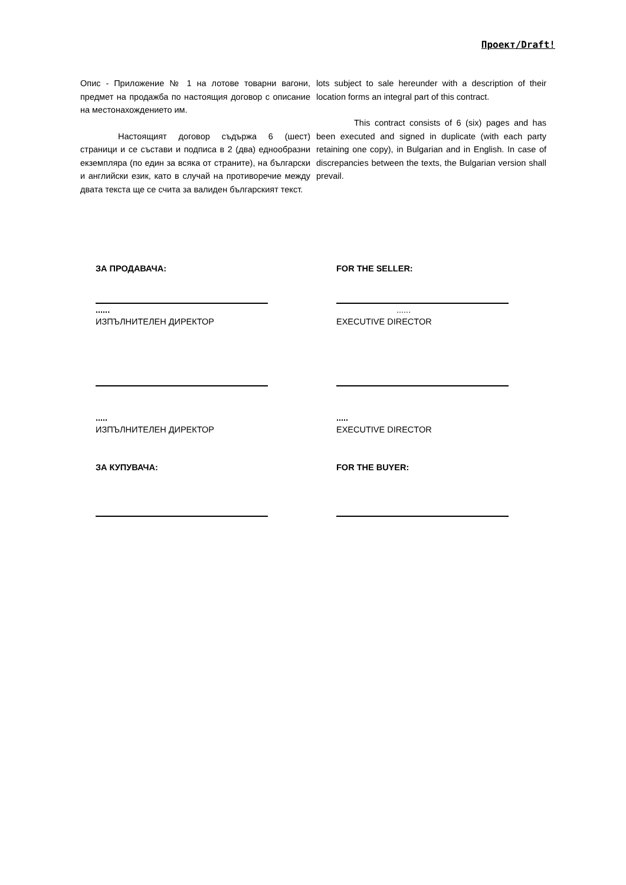Проект/Draft!
Опис - Приложение № 1 на лотове товарни вагони, предмет на продажба по настоящия договор с описание на местонахождението им.
Настоящият договор съдържа 6 (шест) страници и се състави и подписа в 2 (два) еднообразни екземпляра (по един за всяка от страните), на български и английски език, като в случай на противоречие между двата текста ще се счита за валиден българският текст.
lots subject to sale hereunder with a description of their location forms an integral part of this contract.
This contract consists of 6 (six) pages and has been executed and signed in duplicate (with each party retaining one copy), in Bulgarian and in English. In case of discrepancies between the texts, the Bulgarian version shall prevail.
ЗА ПРОДАВАЧА:
FOR THE SELLER:
......
......
ИЗПЪЛНИТЕЛЕН ДИРЕКТОР
EXECUTIVE DIRECTOR
.....
.....
ИЗПЪЛНИТЕЛЕН ДИРЕКТОР
EXECUTIVE DIRECTOR
ЗА КУПУВАЧА:
FOR THE BUYER: